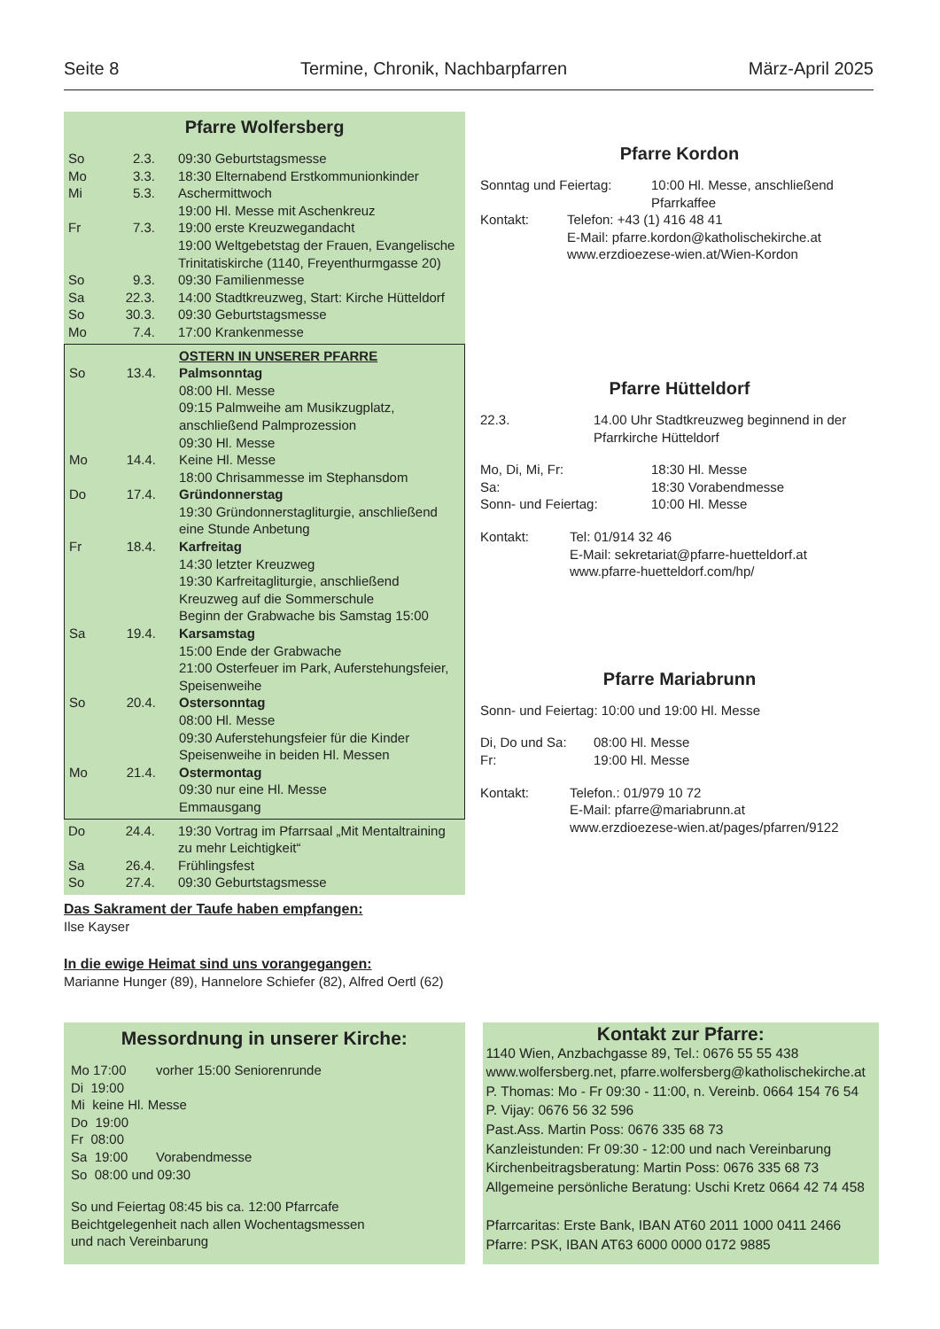Seite 8 Termine, Chronik, Nachbarpfarren März-April 2025
Pfarre Wolfersberg
| So | 2.3. | 09:30 Geburtstagsmesse |
| Mo | 3.3. | 18:30 Elternabend Erstkommunionkinder |
| Mi | 5.3. | Aschermittwoch 19:00 Hl. Messe mit Aschenkreuz |
| Fr | 7.3. | 19:00 erste Kreuzwegandacht 19:00 Weltgebetstag der Frauen, Evangelische Trinitatiskirche (1140, Freyenthurmgasse 20) |
| So | 9.3. | 09:30 Familienmesse |
| Sa | 22.3. | 14:00 Stadtkreuzweg, Start: Kirche Hütteldorf |
| So | 30.3. | 09:30 Geburtstagsmesse |
| Mo | 7.4. | 17:00 Krankenmesse |
| | | OSTERN IN UNSERER PFARRE |
| So | 13.4. | Palmsonntag 08:00 Hl. Messe 09:15 Palmweihe am Musikzugplatz, anschließend Palmprozession 09:30 Hl. Messe |
| Mo | 14.4. | Keine Hl. Messe 18:00 Chrisammesse im Stephansdom |
| Do | 17.4. | Gründonnerstag 19:30 Gründonnerstagliturgie, anschließend eine Stunde Anbetung |
| Fr | 18.4. | Karfreitag 14:30 letzter Kreuzweg 19:30 Karfreitagliturgie, anschließend Kreuzweg auf die Sommerschule Beginn der Grabwache bis Samstag 15:00 |
| Sa | 19.4. | Karsamstag 15:00 Ende der Grabwache 21:00 Osterfeuer im Park, Auferstehungsfeier, Speisenweihe |
| So | 20.4. | Ostersonntag 08:00 Hl. Messe 09:30 Auferstehungsfeier für die Kinder Speisenweihe in beiden Hl. Messen |
| Mo | 21.4. | Ostermontag 09:30 nur eine Hl. Messe Emmausgang |
| Do | 24.4. | 19:30 Vortrag im Pfarrsaal „Mit Mentaltraining zu mehr Leichtigkeit“ |
| Sa | 26.4. | Frühlingsfest |
| So | 27.4. | 09:30 Geburtstagsmesse |
Das Sakrament der Taufe haben empfangen:
Ilse Kayser
In die ewige Heimat sind uns vorangegangen:
Marianne Hunger (89), Hannelore Schiefer (82), Alfred Oertl (62)
Pfarre Kordon
| Sonntag und Feiertag: | 10:00 Hl. Messe, anschließend Pfarrkaffee |
| Kontakt: | Telefon: +43 (1) 416 48 41 E-Mail: pfarre.kordon@katholischekirche.at www.erzdioezese-wien.at/Wien-Kordon |
Pfarre Hütteldorf
| 22.3. | 14.00 Uhr Stadtkreuzweg beginnend in der Pfarrkirche Hütteldorf |
| Mo, Di, Mi, Fr: | 18:30 Hl. Messe |
| Sa: | 18:30 Vorabendmesse |
| Sonn- und Feiertag: | 10:00 Hl. Messe |
| Kontakt: | Tel: 01/914 32 46 E-Mail: sekretariat@pfarre-huetteldorf.at www.pfarre-huetteldorf.com/hp/ |
Pfarre Mariabrunn
Sonn- und Feiertag: 10:00 und 19:00 Hl. Messe
| Di, Do und Sa: | 08:00 Hl. Messe |
| Fr: | 19:00 Hl. Messe |
| Kontakt: | Telefon.: 01/979 10 72 E-Mail: pfarre@mariabrunn.at www.erzdioezese-wien.at/pages/pfarren/9122 |
Messordnung in unserer Kirche:
| Mo 17:00 | vorher 15:00 Seniorenrunde |
| Di 19:00 | |
| Mi keine Hl. Messe | |
| Do 19:00 | |
| Fr 08:00 | |
| Sa 19:00 | Vorabendmesse |
| So 08:00 und 09:30 | |
So und Feiertag 08:45 bis ca. 12:00 Pfarrcafe
Beichtgelegenheit nach allen Wochentagsmessen
und nach Vereinbarung
Kontakt zur Pfarre:
1140 Wien, Anzbachgasse 89, Tel.: 0676 55 55 438
www.wolfersberg.net, pfarre.wolfersberg@katholischekirche.at
P. Thomas: Mo - Fr 09:30 - 11:00, n. Vereinb. 0664 154 76 54
P. Vijay: 0676 56 32 596
Past.Ass. Martin Poss: 0676 335 68 73
Kanzleistunden: Fr 09:30 - 12:00 und nach Vereinbarung
Kirchenbeitragsberatung: Martin Poss: 0676 335 68 73
Allgemeine persönliche Beratung: Uschi Kretz 0664 42 74 458
Pfarrcaritas: Erste Bank, IBAN AT60 2011 1000 0411 2466
Pfarre: PSK, IBAN AT63 6000 0000 0172 9885